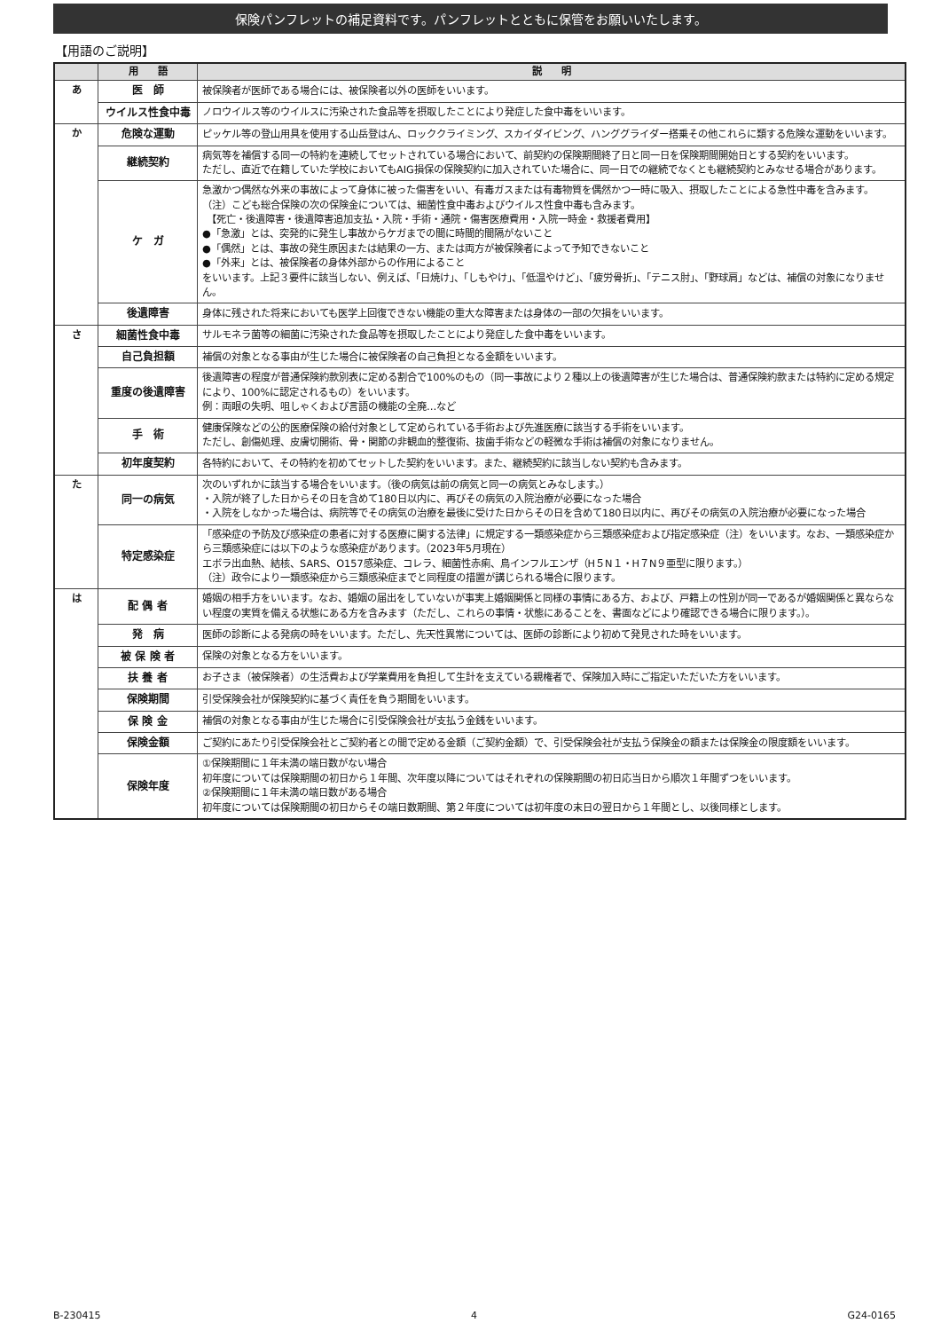保険パンフレットの補足資料です。パンフレットとともに保管をお願いいたします。
【用語のご説明】
| | 用 語 | 説 明 |
| --- | --- | --- |
| あ | 医 師 | 被保険者が医師である場合には、被保険者以外の医師をいいます。 |
| | ウイルス性食中毒 | ノロウイルス等のウイルスに汚染された食品等を摂取したことにより発症した食中毒をいいます。 |
| か | 危険な運動 | ピッケル等の登山用具を使用する山岳登はん、ロッククライミング、スカイダイビング、ハンググライダー搭乗その他これらに類する危険な運動をいいます。 |
| | 継続契約 | 病気等を補償する同一の特約を連続してセットされている場合において、前契約の保険期間終了日と同一日を保険期間開始日とする契約をいいます。 ただし、直近で在籍していた学校においてもAIG損保の保険契約に加入されていた場合に、同一日での継続でなくとも継続契約とみなせる場合があります。 |
| | ケ ガ | 急激かつ偶然な外来の事故によって身体に被った傷害をいい、有毒ガスまたは有毒物質を偶然かつ一時に吸入、摂取したことによる急性中毒を含みます。 （注）こども総合保険の次の保険金については、細菌性食中毒およびウイルス性食中毒も含みます。 【死亡・後遺障害・後遺障害追加支払・入院・手術・通院・傷害医療費用・入院一時金・救援者費用】 ●「急激」とは、突発的に発生し事故からケガまでの間に時間的間隔がないこと ●「偶然」とは、事故の発生原因または結果の一方、または両方が被保険者によって予知できないこと ●「外来」とは、被保険者の身体外部からの作用によること をいいます。上記３要件に該当しない、例えば、「日焼け」、「しもやけ」、「低温やけど」、「疲労骨折」、「テニス肘」、「野球肩」などは、補償の対象になりません。 |
| | 後遺障害 | 身体に残された将来においても医学上回復できない機能の重大な障害または身体の一部の欠損をいいます。 |
| さ | 細菌性食中毒 | サルモネラ菌等の細菌に汚染された食品等を摂取したことにより発症した食中毒をいいます。 |
| | 自己負担額 | 補償の対象となる事由が生じた場合に被保険者の自己負担となる金額をいいます。 |
| | 重度の後遺障害 | 後遺障害の程度が普通保険約款別表に定める割合で100%のもの（同一事故により２種以上の後遺障害が生じた場合は、普通保険約款または特約に定める規定により、100%に認定されるもの）をいいます。 例：両眼の失明、咀しゃくおよび言語の機能の全廃…など |
| | 手 術 | 健康保険などの公的医療保険の給付対象として定められている手術および先進医療に該当する手術をいいます。 ただし、創傷処理、皮膚切開術、骨・関節の非観血的整復術、抜歯手術などの軽微な手術は補償の対象になりません。 |
| | 初年度契約 | 各特約において、その特約を初めてセットした契約をいいます。また、継続契約に該当しない契約も含みます。 |
| た | 同一の病気 | 次のいずれかに該当する場合をいいます。（後の病気は前の病気と同一の病気とみなします。） ・入院が終了した日からその日を含めて180日以内に、再びその病気の入院治療が必要になった場合 ・入院をしなかった場合は、病院等でその病気の治療を最後に受けた日からその日を含めて180日以内に、再びその病気の入院治療が必要になった場合 |
| | 特定感染症 | 「感染症の予防及び感染症の患者に対する医療に関する法律」に規定する一類感染症から三類感染症および指定感染症（注）をいいます。なお、一類感染症から三類感染症には以下のような感染症があります。（2023年5月現在） エボラ出血熱、結核、SARS、O157感染症、コレラ、細菌性赤痢、鳥インフルエンザ（H５N１・H７N９亜型に限ります。） （注）政令により一類感染症から三類感染症までと同程度の措置が講じられる場合に限ります。 |
| は | 配 偶 者 | 婚姻の相手方をいいます。なお、婚姻の届出をしていないが事実上婚姻関係と同様の事情にある方、および、戸籍上の性別が同一であるが婚姻関係と異ならない程度の実質を備える状態にある方を含みます（ただし、これらの事情・状態にあることを、書面などにより確認できる場合に限ります。）。 |
| | 発 病 | 医師の診断による発病の時をいいます。ただし、先天性異常については、医師の診断により初めて発見された時をいいます。 |
| | 被 保 険 者 | 保険の対象となる方をいいます。 |
| | 扶 養 者 | お子さま（被保険者）の生活費および学業費用を負担して生計を支えている親権者で、保険加入時にご指定いただいた方をいいます。 |
| | 保険期間 | 引受保険会社が保険契約に基づく責任を負う期間をいいます。 |
| | 保 険 金 | 補償の対象となる事由が生じた場合に引受保険会社が支払う金銭をいいます。 |
| | 保険金額 | ご契約にあたり引受保険会社とご契約者との間で定める金額（ご契約金額）で、引受保険会社が支払う保険金の額または保険金の限度額をいいます。 |
| | 保険年度 | ①保険期間に１年未満の端日数がない場合 初年度については保険期間の初日から１年間、次年度以降についてはそれぞれの保険期間の初日応当日から順次１年間ずつをいいます。 ②保険期間に１年未満の端日数がある場合 初年度については保険期間の初日からその端日数期間、第２年度については初年度の末日の翌日から１年間とし、以後同様とします。 |
B-230415 4 G24-0165